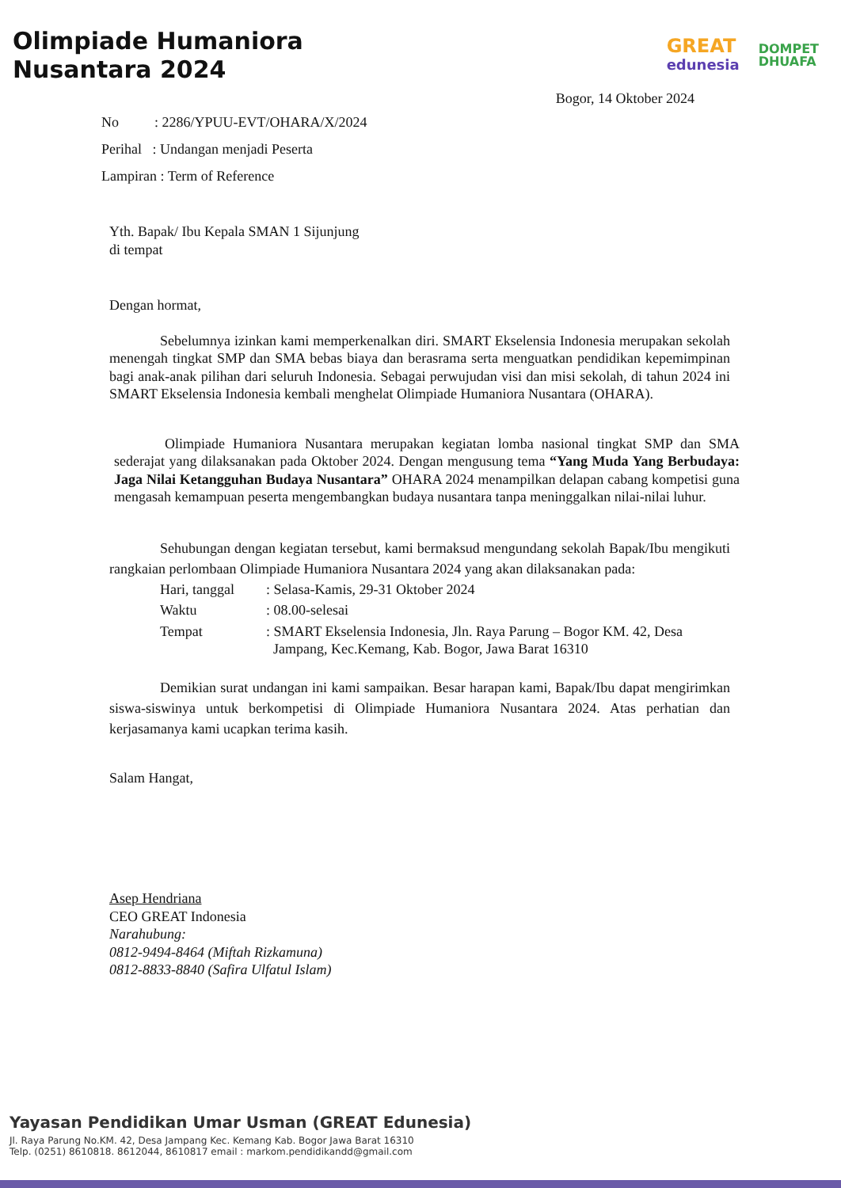Olimpiade Humaniora
Nusantara 2024
GREAT
edunesia
DOMPET
DHUAFA
Bogor, 14 Oktober 2024
No : 2286/YPUU-EVT/OHARA/X/2024
Perihal : Undangan menjadi Peserta
Lampiran : Term of Reference
Yth. Bapak/ Ibu Kepala SMAN 1 Sijunjung
di tempat
Dengan hormat,
Sebelumnya izinkan kami memperkenalkan diri. SMART Ekselensia Indonesia merupakan sekolah menengah tingkat SMP dan SMA bebas biaya dan berasrama serta menguatkan pendidikan kepemimpinan bagi anak-anak pilihan dari seluruh Indonesia. Sebagai perwujudan visi dan misi sekolah, di tahun 2024 ini SMART Ekselensia Indonesia kembali menghelat Olimpiade Humaniora Nusantara (OHARA).
Olimpiade Humaniora Nusantara merupakan kegiatan lomba nasional tingkat SMP dan SMA sederajat yang dilaksanakan pada Oktober 2024. Dengan mengusung tema “Yang Muda Yang Berbudaya: Jaga Nilai Ketangguhan Budaya Nusantara” OHARA 2024 menampilkan delapan cabang kompetisi guna mengasah kemampuan peserta mengembangkan budaya nusantara tanpa meninggalkan nilai-nilai luhur.
Sehubungan dengan kegiatan tersebut, kami bermaksud mengundang sekolah Bapak/Ibu mengikuti rangkaian perlombaan Olimpiade Humaniora Nusantara 2024 yang akan dilaksanakan pada:
| Hari, tanggal | : Selasa-Kamis, 29-31 Oktober 2024 |
| Waktu | : 08.00-selesai |
| Tempat | : SMART Ekselensia Indonesia, Jln. Raya Parung – Bogor KM. 42, Desa Jampang, Kec.Kemang, Kab. Bogor, Jawa Barat 16310 |
Demikian surat undangan ini kami sampaikan. Besar harapan kami, Bapak/Ibu dapat mengirimkan siswa-siswinya untuk berkompetisi di Olimpiade Humaniora Nusantara 2024. Atas perhatian dan kerjasamanya kami ucapkan terima kasih.
Salam Hangat,
Asep Hendriana
CEO GREAT Indonesia
Narahubung:
0812-9494-8464 (Miftah Rizkamuna)
0812-8833-8840 (Safira Ulfatul Islam)
Yayasan Pendidikan Umar Usman (GREAT Edunesia)
Jl. Raya Parung No.KM. 42, Desa Jampang Kec. Kemang Kab. Bogor Jawa Barat 16310
Telp. (0251) 8610818. 8612044, 8610817 email : markom.pendidikandd@gmail.com